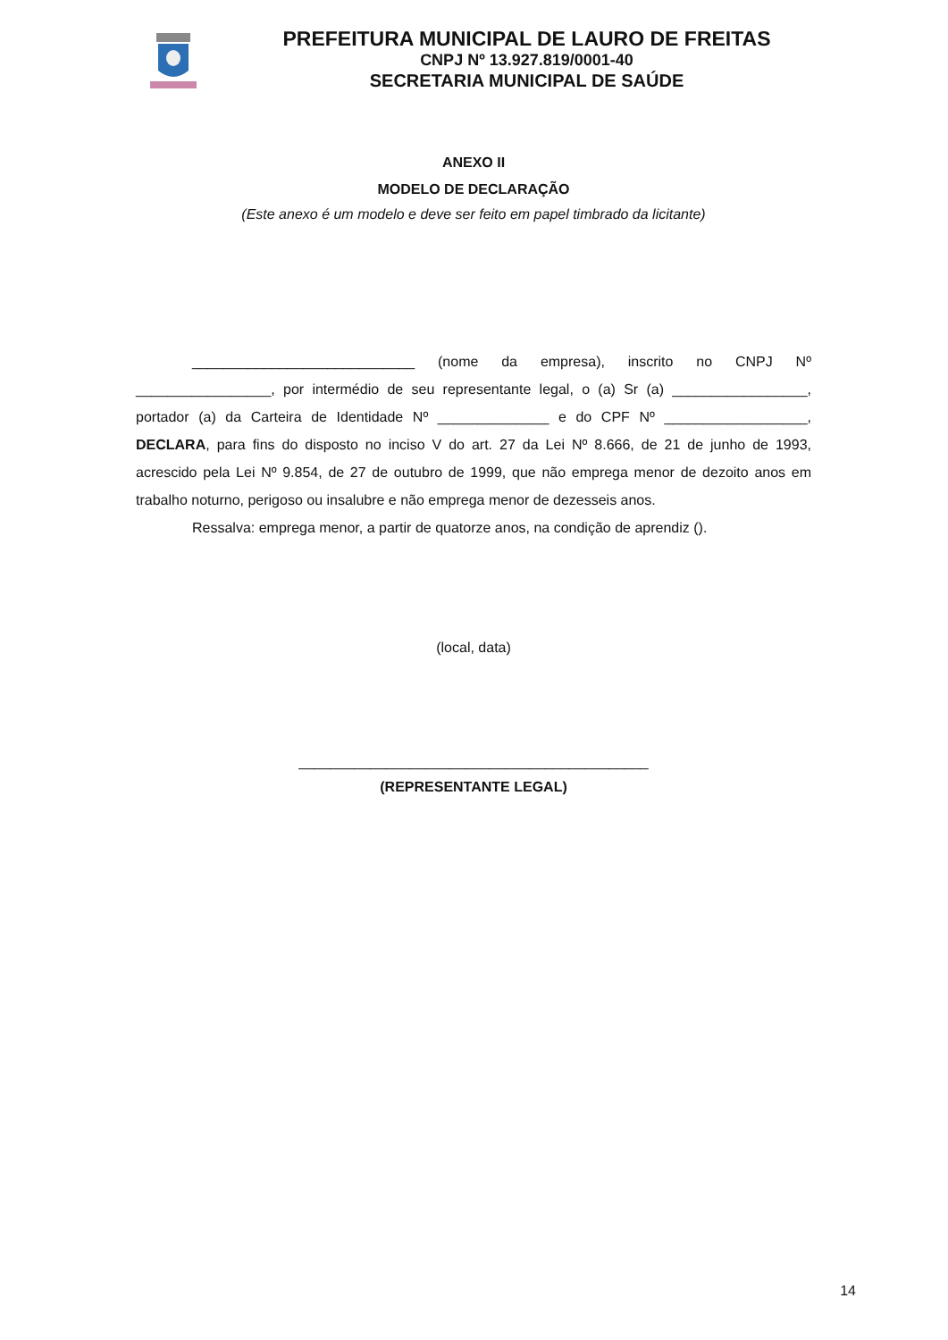PREFEITURA MUNICIPAL DE LAURO DE FREITAS
CNPJ Nº 13.927.819/0001-40
SECRETARIA MUNICIPAL DE SAÚDE
ANEXO II
MODELO DE DECLARAÇÃO
(Este anexo é um modelo e deve ser feito em papel timbrado da licitante)
____________________________ (nome da empresa), inscrito no CNPJ Nº _________________, por intermédio de seu representante legal, o (a) Sr (a) _________________, portador (a) da Carteira de Identidade Nº ______________ e do CPF Nº __________________, DECLARA, para fins do disposto no inciso V do art. 27 da Lei Nº 8.666, de 21 de junho de 1993, acrescido pela Lei Nº 9.854, de 27 de outubro de 1999, que não emprega menor de dezoito anos em trabalho noturno, perigoso ou insalubre e não emprega menor de dezesseis anos.
Ressalva: emprega menor, a partir de quatorze anos, na condição de aprendiz ().
(local, data)
____________________________________________
(REPRESENTANTE LEGAL)
14